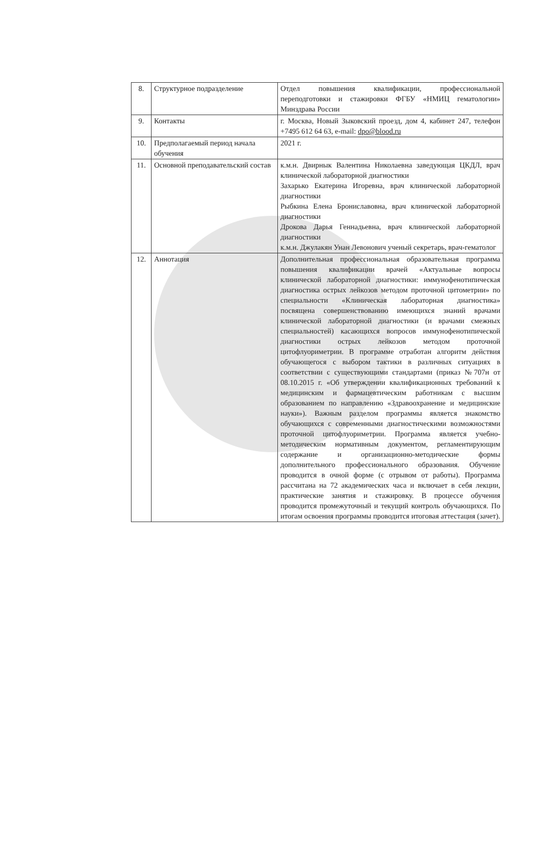| 8. | Структурное подразделение | Отдел повышения квалификации, профессиональной переподготовки и стажировки ФГБУ «НМИЦ гематологии» Минздрава России |
| 9. | Контакты | г. Москва, Новый Зыковский проезд, дом 4, кабинет 247, телефон +7495 612 64 63, e-mail: dpo@blood.ru |
| 10. | Предполагаемый период начала обучения | 2021 г. |
| 11. | Основной преподавательский состав | к.м.н. Двирнык Валентина Николаевна заведующая ЦКДЛ, врач клинической лабораторной диагностики Захарько Екатерина Игоревна, врач клинической лабораторной диагностики Рыбкина Елена Брониславовна, врач клинической лабораторной диагностики Дрокова Дарья Геннадьевна, врач клинической лабораторной диагностики к.м.н. Джулакян Унан Левонович ученый секретарь, врач-гематолог |
| 12. | Аннотация | Дополнительная профессиональная образовательная программа повышения квалификации врачей «Актуальные вопросы клинической лабораторной диагностики: иммунофенотипическая диагностика острых лейкозов методом проточной цитометрии» по специальности «Клиническая лабораторная диагностика» посвящена совершенствованию имеющихся знаний врачами клинической лабораторной диагностики (и врачами смежных специальностей) касающихся вопросов иммунофенотипической диагностики острых лейкозов методом проточной цитофлуориметрии. В программе отработан алгоритм действия обучающегося с выбором тактики в различных ситуациях в соответствии с существующими стандартами (приказ №707н от 08.10.2015 г. «Об утверждении квалификационных требований к медицинским и фармацевтическим работникам с высшим образованием по направлению «Здравоохранение и медицинские науки»). Важным разделом программы является знакомство обучающихся с современными диагностическими возможностями проточной цитофлуориметрии. Программа является учебно-методическим нормативным документом, регламентирующим содержание и организационно-методические формы дополнительного профессионального образования. Обучение проводится в очной форме (с отрывом от работы). Программа рассчитана на 72 академических часа и включает в себя лекции, практические занятия и стажировку. В процессе обучения проводится промежуточный и текущий контроль обучающихся. По итогам освоения программы проводится итоговая аттестация (зачет). |